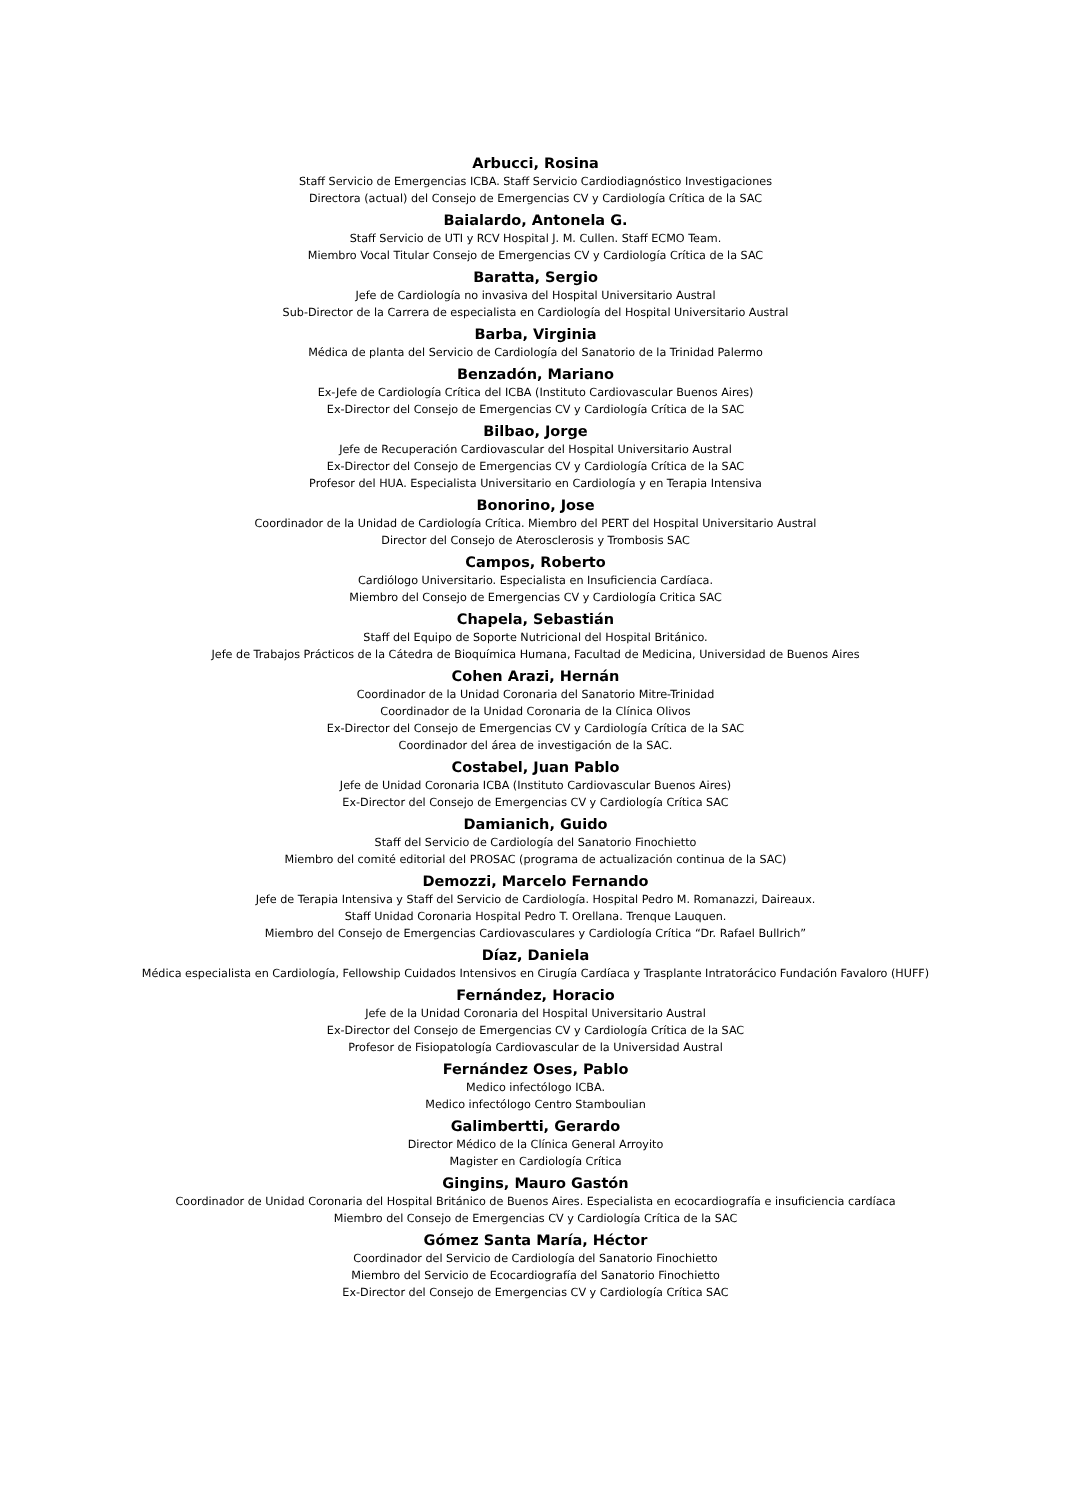Arbucci, Rosina
Staff Servicio de Emergencias ICBA. Staff Servicio Cardiodiagnóstico Investigaciones
Directora (actual) del Consejo de Emergencias CV y Cardiología Crítica de la SAC
Baialardo, Antonela G.
Staff Servicio de UTI y RCV Hospital J. M. Cullen. Staff ECMO Team.
Miembro Vocal Titular Consejo de Emergencias CV y Cardiología Crítica de la SAC
Baratta, Sergio
Jefe de Cardiología no invasiva del Hospital Universitario Austral
Sub-Director de la Carrera de especialista en Cardiología del Hospital Universitario Austral
Barba, Virginia
Médica de planta del Servicio de Cardiología del Sanatorio de la Trinidad Palermo
Benzadón, Mariano
Ex-Jefe de Cardiología Crítica del ICBA (Instituto Cardiovascular Buenos Aires)
Ex-Director del Consejo de Emergencias CV y Cardiología Crítica de la SAC
Bilbao, Jorge
Jefe de Recuperación Cardiovascular del Hospital Universitario Austral
Ex-Director del Consejo de Emergencias CV y Cardiología Crítica de la SAC
Profesor del HUA. Especialista Universitario en Cardiología y en Terapia Intensiva
Bonorino, Jose
Coordinador de la Unidad de Cardiología Crítica. Miembro del PERT del Hospital Universitario Austral
Director del Consejo de Aterosclerosis y Trombosis SAC
Campos, Roberto
Cardiólogo Universitario. Especialista en Insuficiencia Cardíaca.
Miembro del Consejo de Emergencias CV y Cardiología Critica SAC
Chapela, Sebastián
Staff del Equipo de Soporte Nutricional del Hospital Británico.
Jefe de Trabajos Prácticos de la Cátedra de Bioquímica Humana, Facultad de Medicina, Universidad de Buenos Aires
Cohen Arazi, Hernán
Coordinador de la Unidad Coronaria del Sanatorio Mitre-Trinidad
Coordinador de la Unidad Coronaria de la Clínica Olivos
Ex-Director del Consejo de Emergencias CV y Cardiología Crítica de la SAC
Coordinador del área de investigación de la SAC.
Costabel, Juan Pablo
Jefe de Unidad Coronaria ICBA (Instituto Cardiovascular Buenos Aires)
Ex-Director del Consejo de Emergencias CV y Cardiología Crítica SAC
Damianich, Guido
Staff del Servicio de Cardiología del Sanatorio Finochietto
Miembro del comité editorial del PROSAC (programa de actualización continua de la SAC)
Demozzi, Marcelo Fernando
Jefe de Terapia Intensiva y Staff del Servicio de Cardiología. Hospital Pedro M. Romanazzi, Daireaux.
Staff Unidad Coronaria Hospital Pedro T. Orellana. Trenque Lauquen.
Miembro del Consejo de Emergencias Cardiovasculares y Cardiología Crítica “Dr. Rafael Bullrich”
Díaz, Daniela
Médica especialista en Cardiología, Fellowship Cuidados Intensivos en Cirugía Cardíaca y Trasplante Intratorácico Fundación Favaloro (HUFF)
Fernández, Horacio
Jefe de la Unidad Coronaria del Hospital Universitario Austral
Ex-Director del Consejo de Emergencias CV y Cardiología Crítica de la SAC
Profesor de Fisiopatología Cardiovascular de la Universidad Austral
Fernández Oses, Pablo
Medico infectólogo ICBA.
Medico infectólogo Centro Stamboulian
Galimbertti, Gerardo
Director Médico de la Clínica General Arroyito
Magister en Cardiología Crítica
Gingins, Mauro Gastón
Coordinador de Unidad Coronaria del Hospital Británico de Buenos Aires. Especialista en ecocardiografía e insuficiencia cardíaca
Miembro del Consejo de Emergencias CV y Cardiología Crítica de la SAC
Gómez Santa María, Héctor
Coordinador del Servicio de Cardiología del Sanatorio Finochietto
Miembro del Servicio de Ecocardiografía del Sanatorio Finochietto
Ex-Director del Consejo de Emergencias CV y Cardiología Crítica SAC